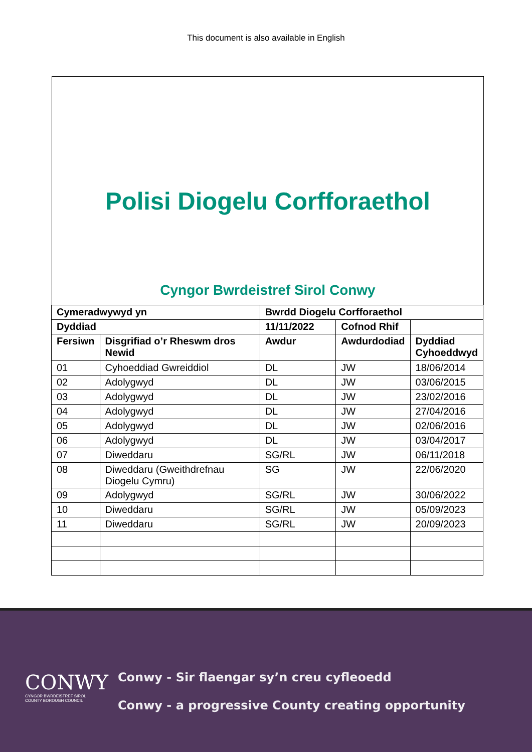This document is also available in English
Polisi Diogelu Corfforaethol
Cyngor Bwrdeistref Sirol Conwy
| Cymeradwywyd yn | | Bwrdd Diogelu Corfforaethol | | | |
| --- | --- | --- | --- | --- | --- |
| Dyddiad | | 11/11/2022 | Cofnod Rhif | | |
| Fersiwn | Disgrifiad o’r Rheswm dros Newid | Awdur | Awdurdodiad | Dyddiad Cyhoeddwyd | |
| 01 | Cyhoeddiad Gwreiddiol | DL | JW | 18/06/2014 | |
| 02 | Adolygwyd | DL | JW | 03/06/2015 | |
| 03 | Adolygwyd | DL | JW | 23/02/2016 | |
| 04 | Adolygwyd | DL | JW | 27/04/2016 | |
| 05 | Adolygwyd | DL | JW | 02/06/2016 | |
| 06 | Adolygwyd | DL | JW | 03/04/2017 | |
| 07 | Diweddaru | SG/RL | JW | 06/11/2018 | |
| 08 | Diweddaru (Gweithdrefnau Diogelu Cymru) | SG | JW | 22/06/2020 | |
| 09 | Adolygwyd | SG/RL | JW | 30/06/2022 | |
| 10 | Diweddaru | SG/RL | JW | 05/09/2023 | |
| 11 | Diweddaru | SG/RL | JW | 20/09/2023 | |
CONWY
CYNGOR BWRDEISTREF SIROL
COUNTY BOROUGH COUNCIL
Conwy - Sir flaengar sy’n creu cyfleoedd
Conwy - a progressive County creating opportunity